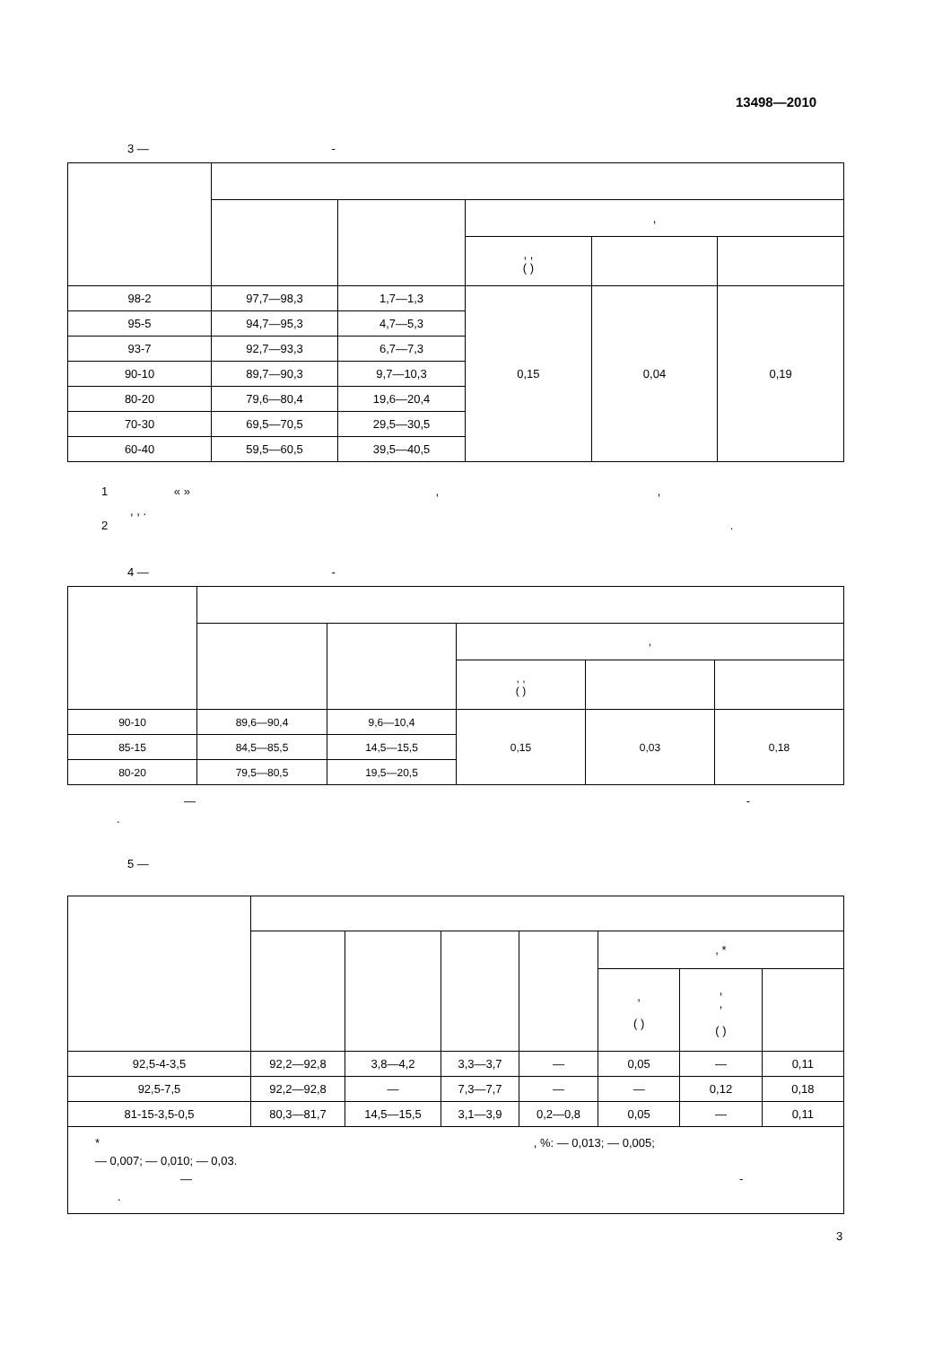13498—2010
3 — -
| | | | , | | |
| | | | , , ( ) | | |
| 98-2 | 97,7—98,3 | 1,7—1,3 | 0,15 | 0,04 | 0,19 |
| 95-5 | 94,7—95,3 | 4,7—5,3 | | | |
| 93-7 | 92,7—93,3 | 6,7—7,3 | | | |
| 90-10 | 89,7—90,3 | 9,7—10,3 | | | |
| 80-20 | 79,6—80,4 | 19,6—20,4 | | | |
| 70-30 | 69,5—70,5 | 29,5—30,5 | | | |
| 60-40 | 59,5—60,5 | 39,5—40,5 | | | |
1 « » , ,
, , .
2 .
4 — -
| | | | , | | |
| | | | , , ( ) | | |
| 90-10 | 89,6—90,4 | 9,6—10,4 | 0,15 | 0,03 | 0,18 |
| 85-15 | 84,5—85,5 | 14,5—15,5 | | | |
| 80-20 | 79,5—80,5 | 19,5—20,5 | | | |
— -
.
5 —
| | | | | | , * | | |
| | | | | | , ( ) | , , ( ) | |
| 92,5-4-3,5 | 92,2—92,8 | 3,8—4,2 | 3,3—3,7 | — | 0,05 | — | 0,11 |
| 92,5-7,5 | 92,2—92,8 | — | 7,3—7,7 | — | — | 0,12 | 0,18 |
| 81-15-3,5-0,5 | 80,3—81,7 | 14,5—15,5 | 3,1—3,9 | 0,2—0,8 | 0,05 | — | 0,11 |
| * , %: — 0,013; — 0,005; — 0,007; — 0,010; — 0,03. — - . | | | | | | | |
3